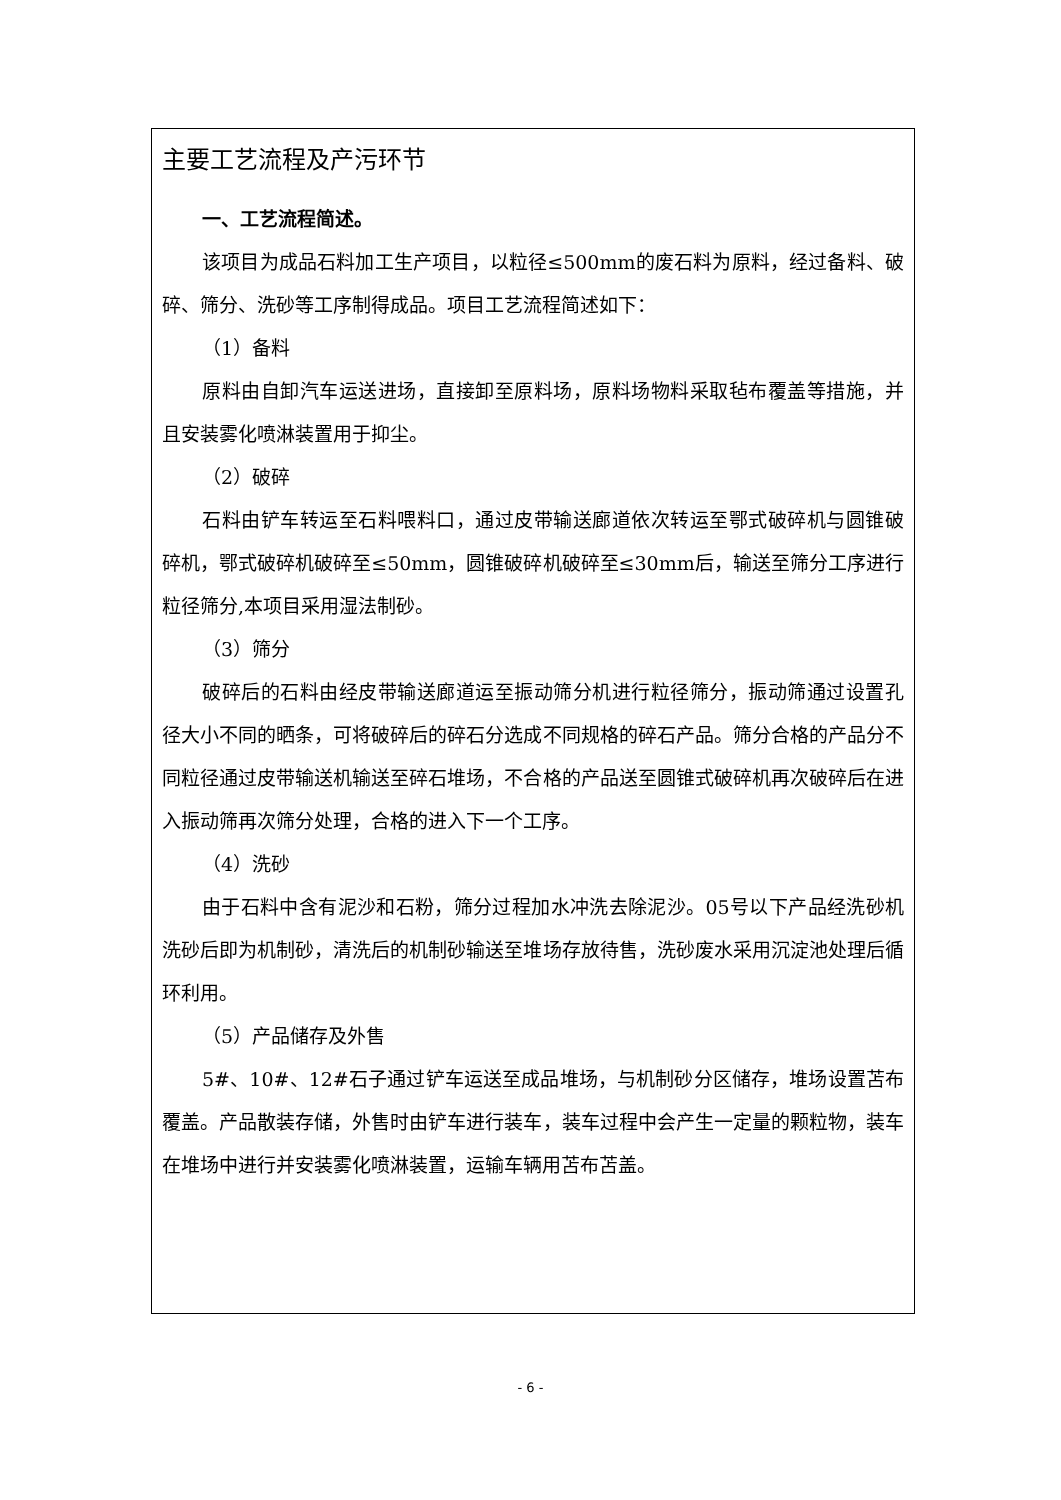主要工艺流程及产污环节
一、工艺流程简述。
该项目为成品石料加工生产项目，以粒径≤500mm的废石料为原料，经过备料、破碎、筛分、洗砂等工序制得成品。项目工艺流程简述如下：
（1）备料
原料由自卸汽车运送进场，直接卸至原料场，原料场物料采取毡布覆盖等措施，并且安装雾化喷淋装置用于抑尘。
（2）破碎
石料由铲车转运至石料喂料口，通过皮带输送廊道依次转运至鄂式破碎机与圆锥破碎机，鄂式破碎机破碎至≤50mm，圆锥破碎机破碎至≤30mm后，输送至筛分工序进行粒径筛分,本项目采用湿法制砂。
（3）筛分
破碎后的石料由经皮带输送廊道运至振动筛分机进行粒径筛分，振动筛通过设置孔径大小不同的晒条，可将破碎后的碎石分选成不同规格的碎石产品。筛分合格的产品分不同粒径通过皮带输送机输送至碎石堆场，不合格的产品送至圆锥式破碎机再次破碎后在进入振动筛再次筛分处理，合格的进入下一个工序。
（4）洗砂
由于石料中含有泥沙和石粉，筛分过程加水冲洗去除泥沙。05号以下产品经洗砂机洗砂后即为机制砂，清洗后的机制砂输送至堆场存放待售，洗砂废水采用沉淀池处理后循环利用。
（5）产品储存及外售
5#、10#、12#石子通过铲车运送至成品堆场，与机制砂分区储存，堆场设置苫布覆盖。产品散装存储，外售时由铲车进行装车，装车过程中会产生一定量的颗粒物，装车在堆场中进行并安装雾化喷淋装置，运输车辆用苫布苫盖。
- 6 -